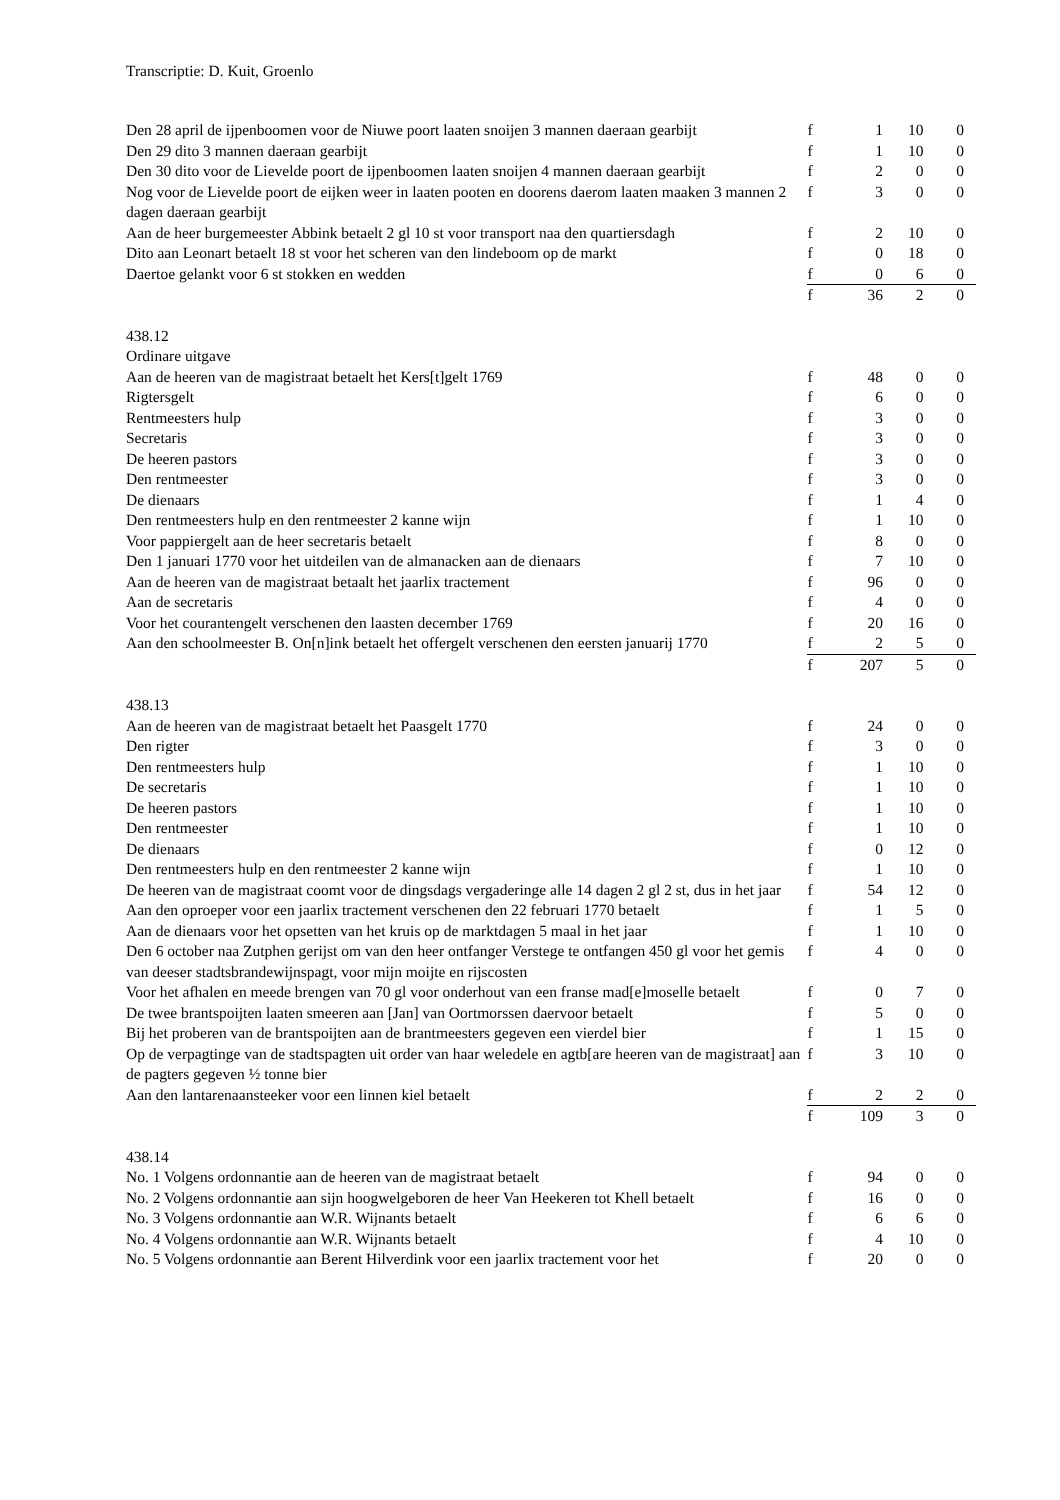Transcriptie: D. Kuit, Groenlo
| Den 28 april de ijpenboomen voor de Niuwe poort laaten snoijen 3 mannen daeraan gearbijt | f | 1 | 10 | 0 |
| Den 29 dito 3 mannen daeraan gearbijt | f | 1 | 10 | 0 |
| Den 30 dito voor de Lievelde poort de ijpenboomen laaten snoijen 4 mannen daeraan gearbijt | f | 2 | 0 | 0 |
| Nog voor de Lievelde poort de eijken weer in laaten pooten en doorens daerom laaten maaken 3 mannen 2 dagen daeraan gearbijt | f | 3 | 0 | 0 |
| Aan de heer burgemeester Abbink betaelt 2 gl 10 st voor transport naa den quartiersdagh | f | 2 | 10 | 0 |
| Dito aan Leonart betaelt 18 st voor het scheren van den lindeboom op de markt | f | 0 | 18 | 0 |
| Daertoe gelankt voor 6 st stokken en wedden | f | 0 | 6 | 0 |
| | f | 36 | 2 | 0 |
| 438.12 | | | | |
| Ordinare uitgave | | | | |
| Aan de heeren van de magistraat betaelt het Kers[t]gelt 1769 | f | 48 | 0 | 0 |
| Rigtersgelt | f | 6 | 0 | 0 |
| Rentmeesters hulp | f | 3 | 0 | 0 |
| Secretaris | f | 3 | 0 | 0 |
| De heeren pastors | f | 3 | 0 | 0 |
| Den rentmeester | f | 3 | 0 | 0 |
| De dienaars | f | 1 | 4 | 0 |
| Den rentmeesters hulp en den rentmeester 2 kanne wijn | f | 1 | 10 | 0 |
| Voor pappiergelt aan de heer secretaris betaelt | f | 8 | 0 | 0 |
| Den 1 januari 1770 voor het uitdeilen van de almanacken aan de dienaars | f | 7 | 10 | 0 |
| Aan de heeren van de magistraat betaalt het jaarlix tractement | f | 96 | 0 | 0 |
| Aan de secretaris | f | 4 | 0 | 0 |
| Voor het courantengelt verschenen den laasten december 1769 | f | 20 | 16 | 0 |
| Aan den schoolmeester B. On[n]ink betaelt het offergelt verschenen den eersten januarij 1770 | f | 2 | 5 | 0 |
| | f | 207 | 5 | 0 |
| 438.13 | | | | |
| Aan de heeren van de magistraat betaelt het Paasgelt 1770 | f | 24 | 0 | 0 |
| Den rigter | f | 3 | 0 | 0 |
| Den rentmeesters hulp | f | 1 | 10 | 0 |
| De secretaris | f | 1 | 10 | 0 |
| De heeren pastors | f | 1 | 10 | 0 |
| Den rentmeester | f | 1 | 10 | 0 |
| De dienaars | f | 0 | 12 | 0 |
| Den rentmeesters hulp en den rentmeester 2 kanne wijn | f | 1 | 10 | 0 |
| De heeren van de magistraat coomt voor de dingsdags vergaderinge alle 14 dagen 2 gl 2 st, dus in het jaar | f | 54 | 12 | 0 |
| Aan den oproeper voor een jaarlix tractement verschenen den 22 februari 1770 betaelt | f | 1 | 5 | 0 |
| Aan de dienaars voor het opsetten van het kruis op de marktdagen 5 maal in het jaar | f | 1 | 10 | 0 |
| Den 6 october naa Zutphen gerijst om van den heer ontfanger Verstege te ontfangen 450 gl voor het gemis van deeser stadtsbrandewijnspagt, voor mijn moijte en rijscosten | f | 4 | 0 | 0 |
| Voor het afhalen en meede brengen van 70 gl voor onderhout van een franse mad[e]moselle betaelt | f | 0 | 7 | 0 |
| De twee brantspoijten laaten smeeren aan [Jan] van Oortmorssen daervoor betaelt | f | 5 | 0 | 0 |
| Bij het proberen van de brantspoijten aan de brantmeesters gegeven een vierdel bier | f | 1 | 15 | 0 |
| Op de verpagtinge van de stadtspagten uit order van haar weledele en agtb[are heeren van de magistraat] aan de pagters gegeven ½ tonne bier | f | 3 | 10 | 0 |
| Aan den lantarenaansteeker voor een linnen kiel betaelt | f | 2 | 2 | 0 |
| | f | 109 | 3 | 0 |
| 438.14 | | | | |
| No. 1 Volgens ordonnantie aan de heeren van de magistraat betaelt | f | 94 | 0 | 0 |
| No. 2 Volgens ordonnantie aan sijn hoogwelgeboren de heer Van Heekeren tot Khell betaelt | f | 16 | 0 | 0 |
| No. 3 Volgens ordonnantie aan W.R. Wijnants betaelt | f | 6 | 6 | 0 |
| No. 4 Volgens ordonnantie aan W.R. Wijnants betaelt | f | 4 | 10 | 0 |
| No. 5 Volgens ordonnantie aan Berent Hilverdink voor een jaarlix tractement voor het | f | 20 | 0 | 0 |